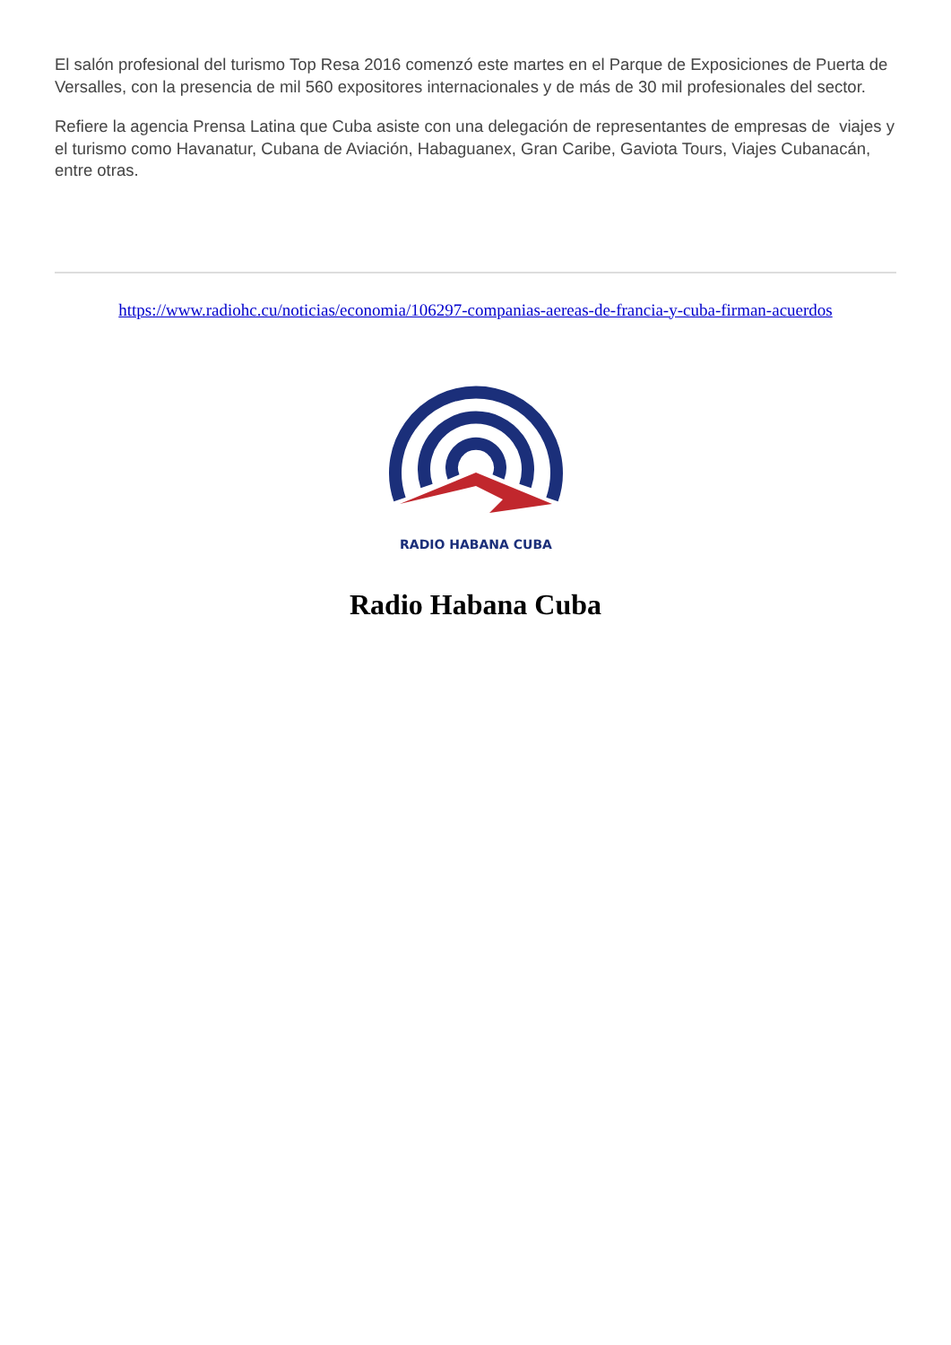El salón profesional del turismo Top Resa 2016 comenzó este martes en el Parque de Exposiciones de Puerta de Versalles, con la presencia de mil 560 expositores internacionales y de más de 30 mil profesionales del sector.
Refiere la agencia Prensa Latina que Cuba asiste con una delegación de representantes de empresas de viajes y el turismo como Havanatur, Cubana de Aviación, Habaguanex, Gran Caribe, Gaviota Tours, Viajes Cubanacán, entre otras.
https://www.radiohc.cu/noticias/economia/106297-companias-aereas-de-francia-y-cuba-firman-acuerdos
RADIO HABANA CUBA
Radio Habana Cuba